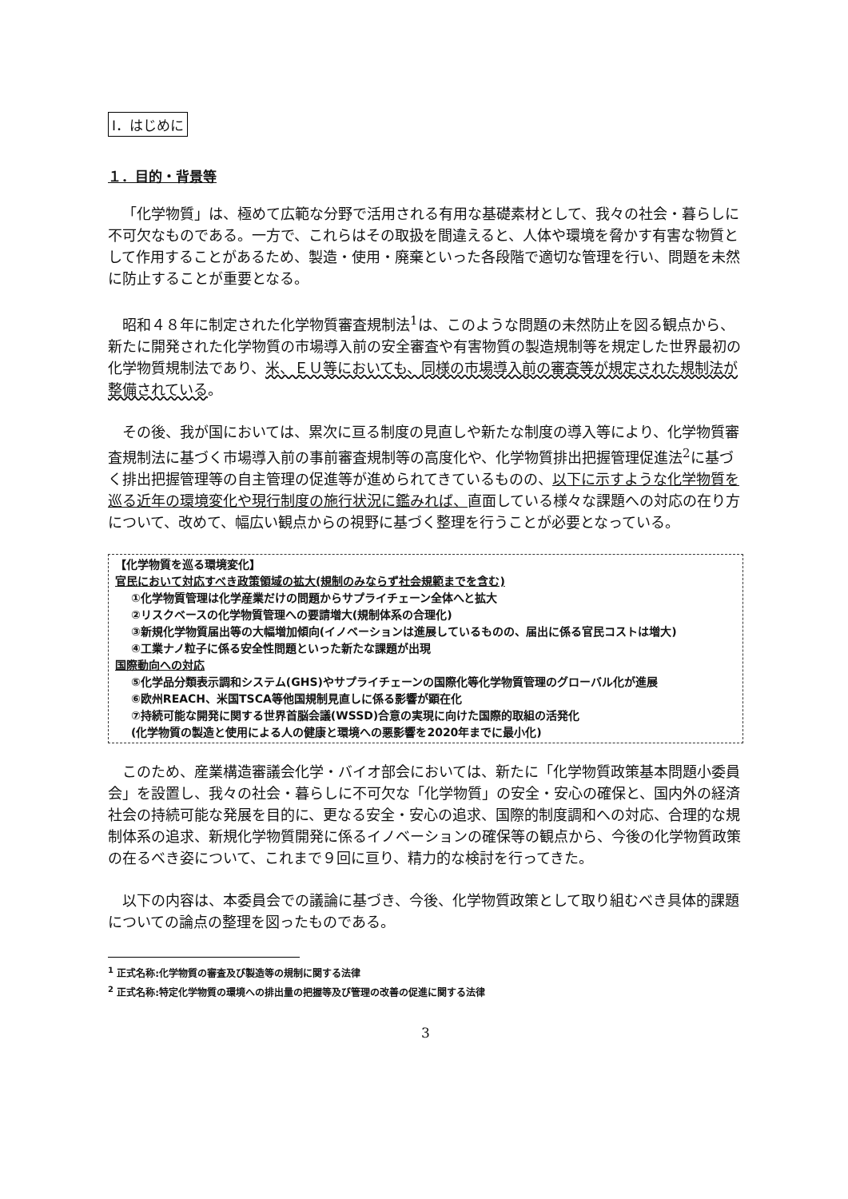Ⅰ．はじめに
１．目的・背景等
「化学物質」は、極めて広範な分野で活用される有用な基礎素材として、我々の社会・暮らしに不可欠なものである。一方で、これらはその取扱を間違えると、人体や環境を脅かす有害な物質として作用することがあるため、製造・使用・廃棄といった各段階で適切な管理を行い、問題を未然に防止することが重要となる。
昭和４８年に制定された化学物質審査規制法<sup>1</sup>は、このような問題の未然防止を図る観点から、新たに開発された化学物質の市場導入前の安全審査や有害物質の製造規制等を規定した世界最初の化学物質規制法であり、米、ＥＵ等においても、同様の市場導入前の審査等が規定された規制法が整備されている。
その後、我が国においては、累次に亘る制度の見直しや新たな制度の導入等により、化学物質審査規制法に基づく市場導入前の事前審査規制等の高度化や、化学物質排出把握管理促進法<sup>2</sup>に基づく排出把握管理等の自主管理の促進等が進められてきているものの、以下に示すような化学物質を巡る近年の環境変化や現行制度の施行状況に鑑みれば、直面している様々な課題への対応の在り方について、改めて、幅広い観点からの視野に基づく整理を行うことが必要となっている。
【化学物質を巡る環境変化】
官民において対応すべき政策領域の拡大(規制のみならず社会規範までを含む)
①化学物質管理は化学産業だけの問題からサプライチェーン全体へと拡大
②リスクベースの化学物質管理への要請増大(規制体系の合理化)
③新規化学物質届出等の大幅増加傾向(イノベーションは進展しているものの、届出に係る官民コストは増大)
④工業ナノ粒子に係る安全性問題といった新たな課題が出現
国際動向への対応
⑤化学品分類表示調和システム(GHS)やサプライチェーンの国際化等化学物質管理のグローバル化が進展
⑥欧州REACH、米国TSCA等他国規制見直しに係る影響が顕在化
⑦持続可能な開発に関する世界首脳会議(WSSD)合意の実現に向けた国際的取組の活発化
(化学物質の製造と使用による人の健康と環境への悪影響を2020年までに最小化)
このため、産業構造審議会化学・バイオ部会においては、新たに「化学物質政策基本問題小委員会」を設置し、我々の社会・暮らしに不可欠な「化学物質」の安全・安心の確保と、国内外の経済社会の持続可能な発展を目的に、更なる安全・安心の追求、国際的制度調和への対応、合理的な規制体系の追求、新規化学物質開発に係るイノベーションの確保等の観点から、今後の化学物質政策の在るべき姿について、これまで９回に亘り、精力的な検討を行ってきた。
以下の内容は、本委員会での議論に基づき、今後、化学物質政策として取り組むべき具体的課題についての論点の整理を図ったものである。
<sup>1</sup> 正式名称:化学物質の審査及び製造等の規制に関する法律
<sup>2</sup> 正式名称:特定化学物質の環境への排出量の把握等及び管理の改善の促進に関する法律
3